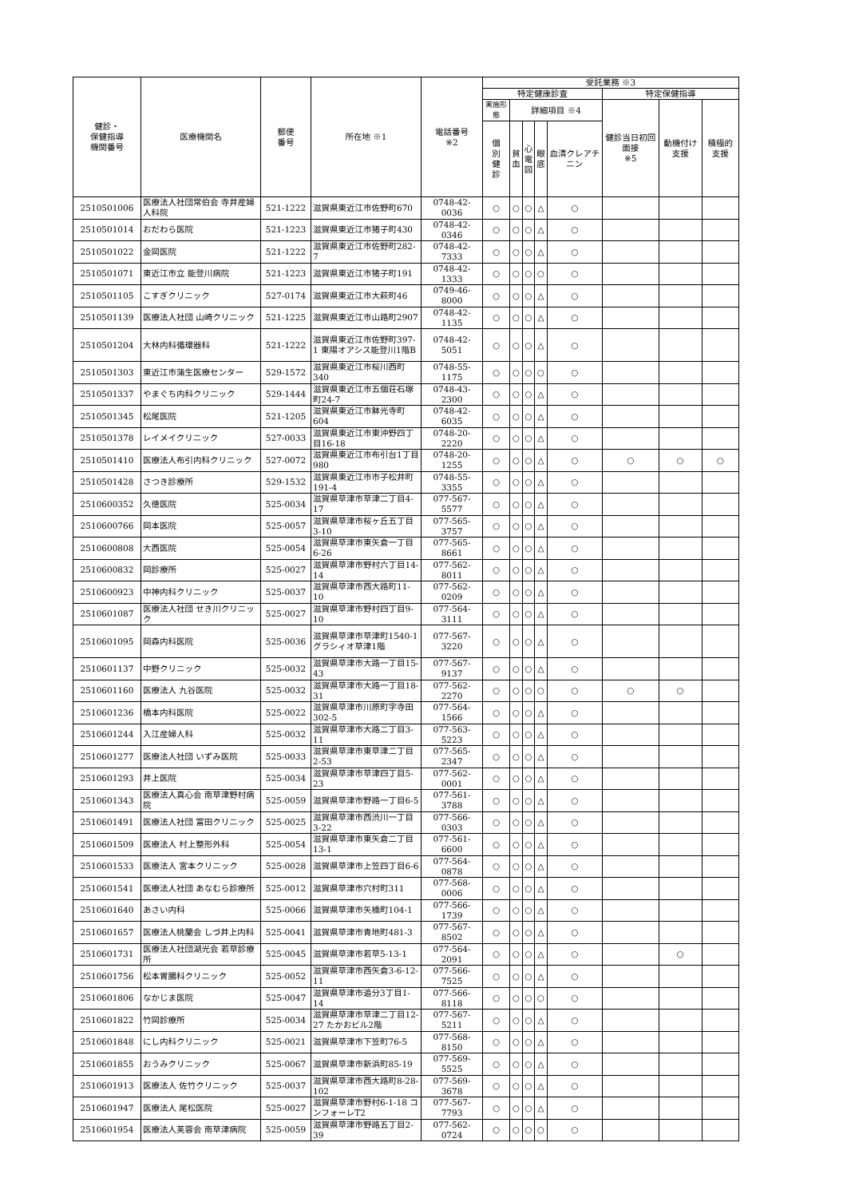| 健診・ 保健指導 機関番号 | 医療機関名 | 郵便 番号 | 所在地 ※1 | 電話番号 ※2 | 受託業務 ※3 | | | | | | | |
| --- | --- | --- | --- | --- | --- | --- | --- | --- | --- | --- | --- | --- |
| | | | | | 特定健康診査 | | | | | 特定保健指導 | | |
| | | | | | 実施形態 | 詳細項目 ※4 | | | | 健診当日初回面接 ※5 | 動機付け支援 | 積極的支援 |
| | | | | | 個 別 健 診 | 貧 血 | 心 電 図 | 眼 底 | 血清クレアチニン | | | |
| 2510501006 | 医療法人社団常伯会 寺井産婦人科院 | 521-1222 | 滋賀県東近江市佐野町670 | 0748-42-0036 | ○ | ○ | ○ | △ | ○ | | | |
| 2510501014 | おだわら医院 | 521-1223 | 滋賀県東近江市猪子町430 | 0748-42-0346 | ○ | ○ | ○ | △ | ○ | | | |
| 2510501022 | 金岡医院 | 521-1222 | 滋賀県東近江市佐野町282-7 | 0748-42-7333 | ○ | ○ | ○ | △ | ○ | | | |
| 2510501071 | 東近江市立 能登川病院 | 521-1223 | 滋賀県東近江市猪子町191 | 0748-42-1333 | ○ | ○ | ○ | ○ | ○ | | | |
| 2510501105 | こすぎクリニック | 527-0174 | 滋賀県東近江市大萩町46 | 0749-46-8000 | ○ | ○ | ○ | △ | ○ | | | |
| 2510501139 | 医療法人社団 山崎クリニック | 521-1225 | 滋賀県東近江市山路町2907 | 0748-42-1135 | ○ | ○ | ○ | △ | ○ | | | |
| 2510501204 | 大林内科循環器科 | 521-1222 | 滋賀県東近江市佐野町397-1 東陽オアシス能登川1階B | 0748-42-5051 | ○ | ○ | ○ | △ | ○ | | | |
| 2510501303 | 東近江市蒲生医療センター | 529-1572 | 滋賀県東近江市桜川西町340 | 0748-55-1175 | ○ | ○ | ○ | ○ | ○ | | | |
| 2510501337 | やまぐち内科クリニック | 529-1444 | 滋賀県東近江市五個荘石塚町24-7 | 0748-43-2300 | ○ | ○ | ○ | △ | ○ | | | |
| 2510501345 | 松尾医院 | 521-1205 | 滋賀県東近江市躰光寺町604 | 0748-42-6035 | ○ | ○ | ○ | △ | ○ | | | |
| 2510501378 | レイメイクリニック | 527-0033 | 滋賀県東近江市東沖野四丁目16-18 | 0748-20-2220 | ○ | ○ | ○ | △ | ○ | | | |
| 2510501410 | 医療法人布引内科クリニック | 527-0072 | 滋賀県東近江市布引台1丁目980 | 0748-20-1255 | ○ | ○ | ○ | △ | ○ | ○ | ○ | ○ |
| 2510501428 | さつき診療所 | 529-1532 | 滋賀県東近江市市子松井町191-4 | 0748-55-3355 | ○ | ○ | ○ | △ | ○ | | | |
| 2510600352 | 久徳医院 | 525-0034 | 滋賀県草津市草津二丁目4-17 | 077-567-5577 | ○ | ○ | ○ | △ | ○ | | | |
| 2510600766 | 岡本医院 | 525-0057 | 滋賀県草津市桜ヶ丘五丁目3-10 | 077-565-3757 | ○ | ○ | ○ | △ | ○ | | | |
| 2510600808 | 大西医院 | 525-0054 | 滋賀県草津市東矢倉一丁目6-26 | 077-565-8661 | ○ | ○ | ○ | △ | ○ | | | |
| 2510600832 | 岡診療所 | 525-0027 | 滋賀県草津市野村六丁目14-14 | 077-562-8011 | ○ | ○ | ○ | △ | ○ | | | |
| 2510600923 | 中神内科クリニック | 525-0037 | 滋賀県草津市西大路町11-10 | 077-562-0209 | ○ | ○ | ○ | △ | ○ | | | |
| 2510601087 | 医療法人社団 せき川クリニック | 525-0027 | 滋賀県草津市野村四丁目9-10 | 077-564-3111 | ○ | ○ | ○ | △ | ○ | | | |
| 2510601095 | 岡森内科医院 | 525-0036 | 滋賀県草津市草津町1540-1 グラシィオ草津1階 | 077-567-3220 | ○ | ○ | ○ | △ | ○ | | | |
| 2510601137 | 中野クリニック | 525-0032 | 滋賀県草津市大路一丁目15-43 | 077-567-9137 | ○ | ○ | ○ | △ | ○ | | | |
| 2510601160 | 医療法人 九谷医院 | 525-0032 | 滋賀県草津市大路一丁目18-31 | 077-562-2270 | ○ | ○ | ○ | ○ | ○ | ○ | ○ | |
| 2510601236 | 橋本内科医院 | 525-0022 | 滋賀県草津市川原町字寺田302-5 | 077-564-1566 | ○ | ○ | ○ | △ | ○ | | | |
| 2510601244 | 入江産婦人科 | 525-0032 | 滋賀県草津市大路二丁目3-11 | 077-563-5223 | ○ | ○ | ○ | △ | ○ | | | |
| 2510601277 | 医療法人社団 いずみ医院 | 525-0033 | 滋賀県草津市東草津二丁目2-53 | 077-565-2347 | ○ | ○ | ○ | △ | ○ | | | |
| 2510601293 | 井上医院 | 525-0034 | 滋賀県草津市草津四丁目5-23 | 077-562-0001 | ○ | ○ | ○ | △ | ○ | | | |
| 2510601343 | 医療法人真心会 南草津野村病院 | 525-0059 | 滋賀県草津市野路一丁目6-5 | 077-561-3788 | ○ | ○ | ○ | △ | ○ | | | |
| 2510601491 | 医療法人社団 富田クリニック | 525-0025 | 滋賀県草津市西渋川一丁目3-22 | 077-566-0303 | ○ | ○ | ○ | △ | ○ | | | |
| 2510601509 | 医療法人 村上整形外科 | 525-0054 | 滋賀県草津市東矢倉二丁目13-1 | 077-561-6600 | ○ | ○ | ○ | △ | ○ | | | |
| 2510601533 | 医療法人 宮本クリニック | 525-0028 | 滋賀県草津市上笠四丁目6-6 | 077-564-0878 | ○ | ○ | ○ | △ | ○ | | | |
| 2510601541 | 医療法人社団 あなむら診療所 | 525-0012 | 滋賀県草津市穴村町311 | 077-568-0006 | ○ | ○ | ○ | △ | ○ | | | |
| 2510601640 | あさい内科 | 525-0066 | 滋賀県草津市矢橋町104-1 | 077-566-1739 | ○ | ○ | ○ | △ | ○ | | | |
| 2510601657 | 医療法人桃蘭会 しづ井上内科 | 525-0041 | 滋賀県草津市青地町481-3 | 077-567-8502 | ○ | ○ | ○ | △ | ○ | | | |
| 2510601731 | 医療法人社団湖光会 若草診療所 | 525-0045 | 滋賀県草津市若草5-13-1 | 077-564-2091 | ○ | ○ | ○ | △ | ○ | | ○ | |
| 2510601756 | 松本胃腸科クリニック | 525-0052 | 滋賀県草津市西矢倉3-6-12-11 | 077-566-7525 | ○ | ○ | ○ | △ | ○ | | | |
| 2510601806 | なかじま医院 | 525-0047 | 滋賀県草津市追分3丁目1-14 | 077-566-8118 | ○ | ○ | ○ | ○ | ○ | | | |
| 2510601822 | 竹岡診療所 | 525-0034 | 滋賀県草津市草津二丁目12-27 たかおビル2階 | 077-567-5211 | ○ | ○ | ○ | △ | ○ | | | |
| 2510601848 | にし内科クリニック | 525-0021 | 滋賀県草津市下笠町76-5 | 077-568-8150 | ○ | ○ | ○ | △ | ○ | | | |
| 2510601855 | おうみクリニック | 525-0067 | 滋賀県草津市新浜町85-19 | 077-569-5525 | ○ | ○ | ○ | △ | ○ | | | |
| 2510601913 | 医療法人 佐竹クリニック | 525-0037 | 滋賀県草津市西大路町8-28-102 | 077-569-3678 | ○ | ○ | ○ | △ | ○ | | | |
| 2510601947 | 医療法人 尾松医院 | 525-0027 | 滋賀県草津市野村6-1-18 コンフォーレT2 | 077-567-7793 | ○ | ○ | ○ | △ | ○ | | | |
| 2510601954 | 医療法人芙蓉会 南草津病院 | 525-0059 | 滋賀県草津市野路五丁目2-39 | 077-562-0724 | ○ | ○ | ○ | ○ | ○ | | | |